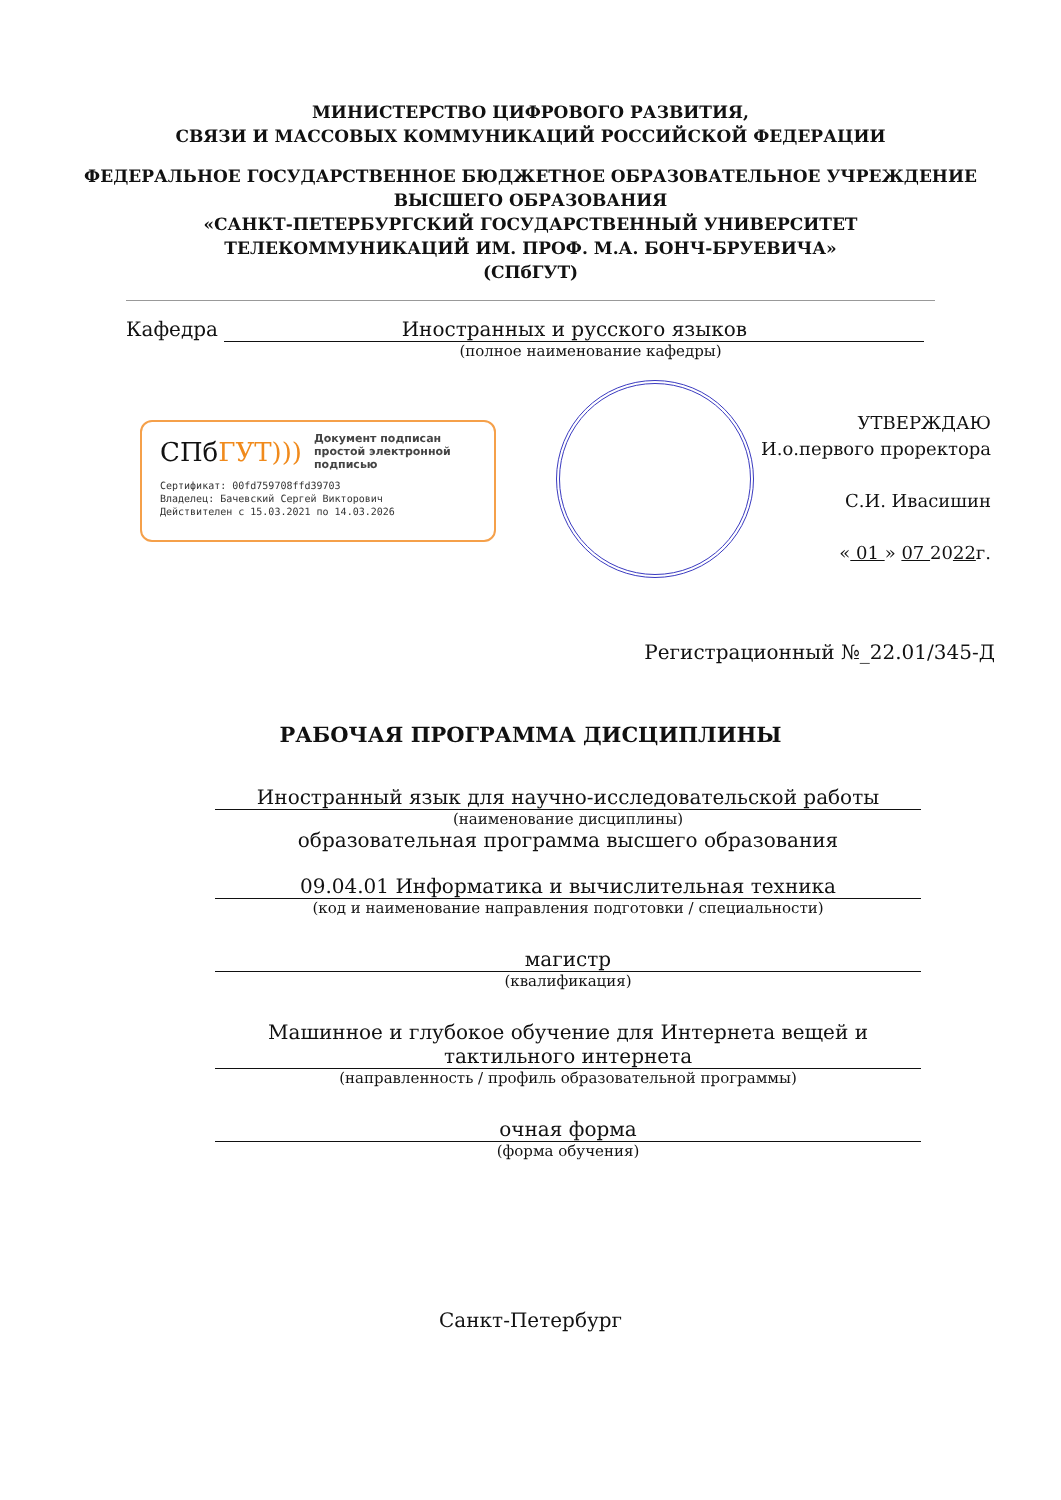МИНИСТЕРСТВО ЦИФРОВОГО РАЗВИТИЯ,
СВЯЗИ И МАССОВЫХ КОММУНИКАЦИЙ РОССИЙСКОЙ ФЕДЕРАЦИИ
ФЕДЕРАЛЬНОЕ ГОСУДАРСТВЕННОЕ БЮДЖЕТНОЕ ОБРАЗОВАТЕЛЬНОЕ УЧРЕЖДЕНИЕ
ВЫСШЕГО ОБРАЗОВАНИЯ
«САНКТ-ПЕТЕРБУРГСКИЙ ГОСУДАРСТВЕННЫЙ УНИВЕРСИТЕТ
ТЕЛЕКОММУНИКАЦИЙ ИМ. ПРОФ. М.А. БОНЧ-БРУЕВИЧА»
(СПбГУТ)
Кафедра Иностранных и русского языков
(полное наименование кафедры)
СПбГУТ))) Документ подписан простой электронной подписью
Сертификат: 00fd759708ffd39703
Владелец: Бачевский Сергей Викторович
Действителен с 15.03.2021 по 14.03.2026
УТВЕРЖДАЮ
И.о.первого проректора
С.И. Ивасишин
« 01 » 07 2022г.
Регистрационный №_22.01/345-Д
РАБОЧАЯ ПРОГРАММА ДИСЦИПЛИНЫ
Иностранный язык для научно-исследовательской работы
(наименование дисциплины)
образовательная программа высшего образования
09.04.01 Информатика и вычислительная техника
(код и наименование направления подготовки / специальности)
магистр
(квалификация)
Машинное и глубокое обучение для Интернета вещей и тактильного интернета
(направленность / профиль образовательной программы)
очная форма
(форма обучения)
Санкт-Петербург